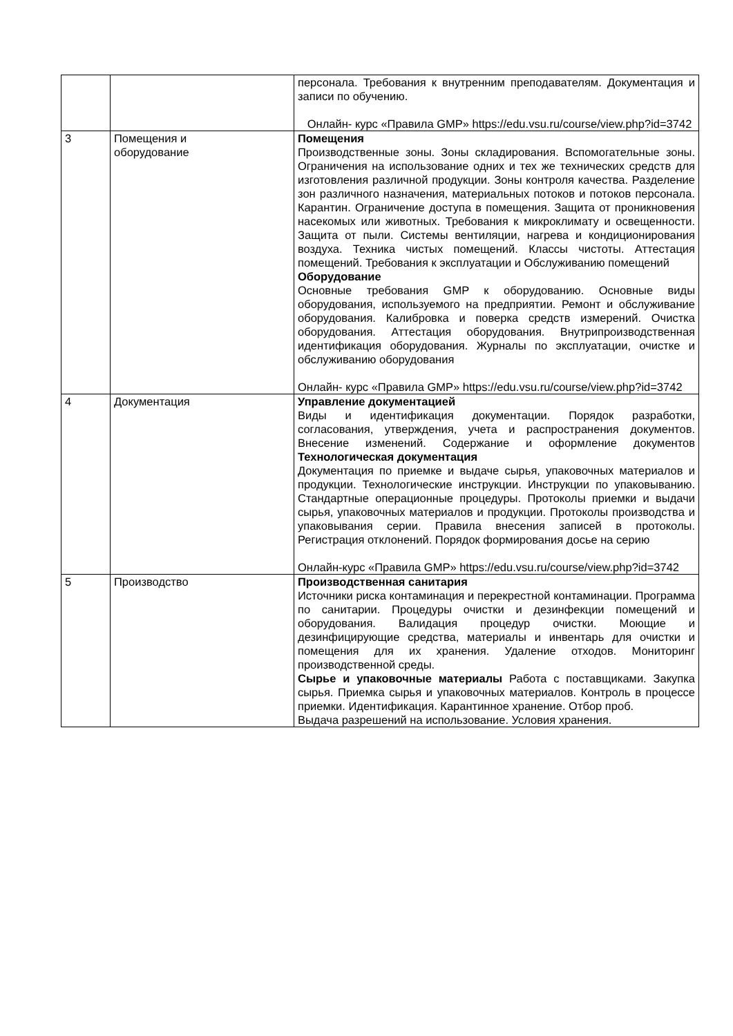| | | персонала. Требования к внутренним преподавателям. Документация и записи по обучению. Онлайн- курс «Правила GMP» https://edu.vsu.ru/course/view.php?id=3742 |
| 3 | Помещения и оборудование | Помещения Производственные зоны. Зоны складирования. Вспомогательные зоны. Ограничения на использование одних и тех же технических средств для изготовления различной продукции. Зоны контроля качества. Разделение зон различного назначения, материальных потоков и потоков персонала. Карантин. Ограничение доступа в помещения. Защита от проникновения насекомых или животных. Требования к микроклимату и освещенности. Защита от пыли. Системы вентиляции, нагрева и кондиционирования воздуха. Техника чистых помещений. Классы чистоты. Аттестация помещений. Требования к эксплуатации и Обслуживанию помещений Оборудование Основные требования GMP к оборудованию. Основные виды оборудования, используемого на предприятии. Ремонт и обслуживание оборудования. Калибровка и поверка средств измерений. Очистка оборудования. Аттестация оборудования. Внутрипроизводственная идентификация оборудования. Журналы по эксплуатации, очистке и обслуживанию оборудования Онлайн- курс «Правила GMP» https://edu.vsu.ru/course/view.php?id=3742 |
| 4 | Документация | Управление документацией Виды и идентификация документации. Порядок разработки, согласования, утверждения, учета и распространения документов. Внесение изменений. Содержание и оформление документов Технологическая документация Документация по приемке и выдаче сырья, упаковочных материалов и продукции. Технологические инструкции. Инструкции по упаковыванию. Стандартные операционные процедуры. Протоколы приемки и выдачи сырья, упаковочных материалов и продукции. Протоколы производства и упаковывания серии. Правила внесения записей в протоколы. Регистрация отклонений. Порядок формирования досье на серию Онлайн-курс «Правила GMP» https://edu.vsu.ru/course/view.php?id=3742 |
| 5 | Производство | Производственная санитария Источники риска контаминация и перекрестной контаминации. Программа по санитарии. Процедуры очистки и дезинфекции помещений и оборудования. Валидация процедур очистки. Моющие и дезинфицирующие средства, материалы и инвентарь для очистки и помещения для их хранения. Удаление отходов. Мониторинг производственной среды. Сырье и упаковочные материалы Работа с поставщиками. Закупка сырья. Приемка сырья и упаковочных материалов. Контроль в процессе приемки. Идентификация. Карантинное хранение. Отбор проб. Выдача разрешений на использование. Условия хранения. |